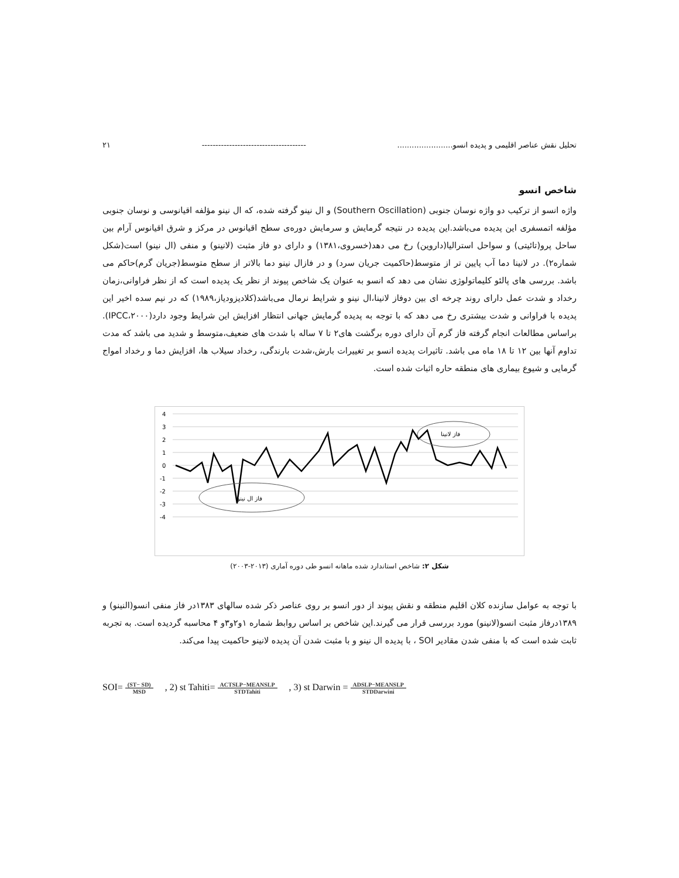تحلیل نقش عناصر اقلیمی و پدیده انسو....................... -------------------------------------- ۲۱
شاخص انسو
واژه انسو از ترکیب دو واژه نوسان جنوبی (Southern Oscillation) و ال نینو گرفته شده، که ال نینو مؤلفه اقیانوسی و نوسان جنوبی مؤلفه اتمسفری این پدیده می‌باشد.این پدیده در نتیجه گرمایش و سرمایش دوره‌ی سطح اقیانوس در مرکز و شرق اقیانوس آرام بین ساحل پرو(تائیتی) و سواحل استرالیا(داروین) رخ می دهد(خسروی،۱۳۸۱) و دارای دو فاز مثبت (لانینو) و منفی (ال نینو) است(شکل شماره۲). در لانینا دما آب پایین تر از متوسط(حاکمیت جریان سرد) و در فازال نینو دما بالاتر از سطح متوسط(جریان گرم)حاکم می باشد. بررسی های پالئو کلیماتولوژی نشان می دهد که انسو به عنوان یک شاخص پیوند از نظر یک پدیده است که از نظر فراوانی،زمان رخداد و شدت عمل دارای روند چرخه ای بین دوفاز لانینا،ال نینو و شرایط نرمال می‌باشد(کلادیزودیاز،۱۹۸۹) که در نیم سده اخیر این پدیده با فراوانی و شدت بیشتری رخ می دهد که با توجه به پدیده گرمایش جهانی انتظار افزایش این شرایط وجود دارد(IPCC،۲۰۰۰). براساس مطالعات انجام گرفته فاز گرم آن دارای دوره برگشت های۲ تا ۷ ساله با شدت های ضعیف،متوسط و شدید می باشد که مدت تداوم آنها بین ۱۲ تا ۱۸ ماه می باشد. تاثیرات پدیده انسو بر تغییرات بارش،شدت بارندگی، رخداد سیلاب ها، افزایش دما و رخداد امواج گرمایی و شیوع بیماری های منطقه حاره اثبات شده است.
4
3
2
1
0
-1
-2
-3
-4
فاز لانینا
فاز ال نینو
شکل ۲: شاخص استاندارد شده ماهانه انسو طی دوره آماری (۲۰۱۳-۲۰۰۳)
با توجه به عوامل سازنده کلان اقلیم منطقه و نقش پیوند از دور انسو بر روی عناصر ذکر شده سالهای ۱۳۸۳در فاز منفی انسو(النینو) و ۱۳۸۹درفاز مثبت انسو(لانینو) مورد بررسی قرار می گیرند.این شاخص بر اساس روابط شماره ۱و۲و۳و ۴ محاسبه گردیده است. به تجربه ثابت شده است که با منفی شدن مقادیر SOI ، با پدیده ال نینو و با مثبت شدن آن پدیده لانینو حاکمیت پیدا می‌کند.
SOI= (ST− SD) MSD, 2) st Tahiti= ACTSLP−MEANSLP STDTahiti, 3) st Darwin = ADSLP−MEANSLP STDDarwini